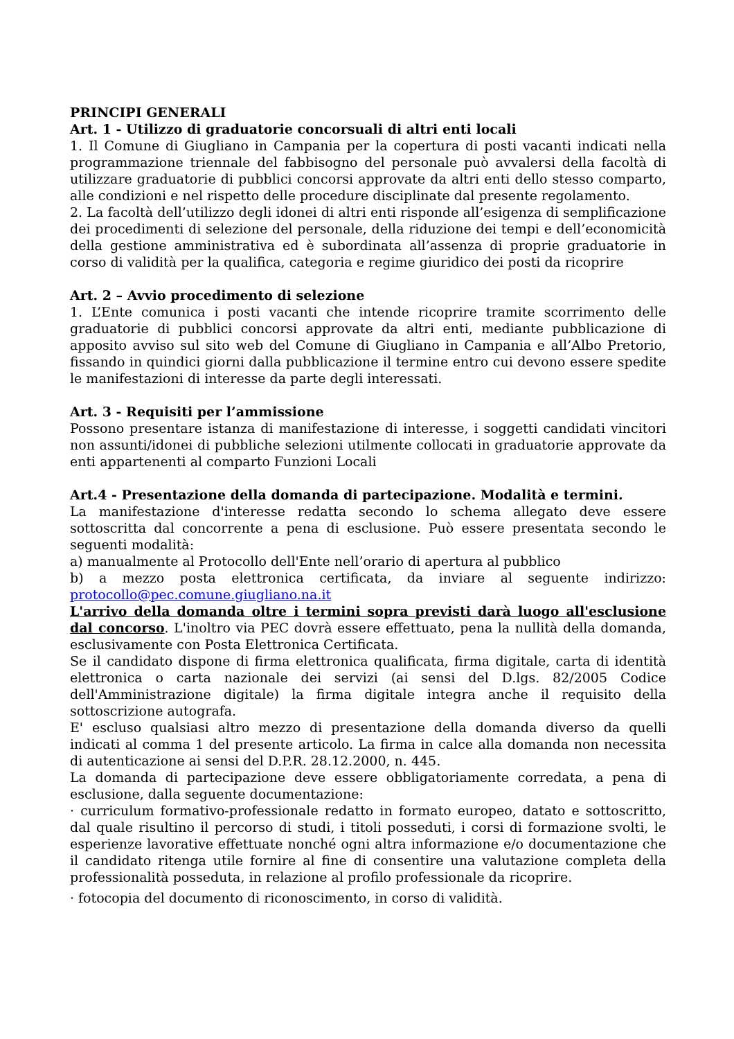PRINCIPI GENERALI
Art. 1 - Utilizzo di graduatorie concorsuali di altri enti locali
1. Il Comune di Giugliano in Campania per la copertura di posti vacanti indicati nella programmazione triennale del fabbisogno del personale può avvalersi della facoltà di utilizzare graduatorie di pubblici concorsi approvate da altri enti dello stesso comparto, alle condizioni e nel rispetto delle procedure disciplinate dal presente regolamento.
2. La facoltà dell’utilizzo degli idonei di altri enti risponde all’esigenza di semplificazione dei procedimenti di selezione del personale, della riduzione dei tempi e dell’economicità della gestione amministrativa ed è subordinata all’assenza di proprie graduatorie in corso di validità per la qualifica, categoria e regime giuridico dei posti da ricoprire
Art. 2 – Avvio procedimento di selezione
1. L’Ente comunica i posti vacanti che intende ricoprire tramite scorrimento delle graduatorie di pubblici concorsi approvate da altri enti, mediante pubblicazione di apposito avviso sul sito web del Comune di Giugliano in Campania e all’Albo Pretorio, fissando in quindici giorni dalla pubblicazione il termine entro cui devono essere spedite le manifestazioni di interesse da parte degli interessati.
Art. 3 - Requisiti per l’ammissione
Possono presentare istanza di manifestazione di interesse, i soggetti candidati vincitori non assunti/idonei di pubbliche selezioni utilmente collocati in graduatorie approvate da enti appartenenti al comparto Funzioni Locali
Art.4 - Presentazione della domanda di partecipazione. Modalità e termini.
La manifestazione d'interesse redatta secondo lo schema allegato deve essere sottoscritta dal concorrente a pena di esclusione. Può essere presentata secondo le seguenti modalità:
a) manualmente al Protocollo dell'Ente nell’orario di apertura al pubblico
b) a mezzo posta elettronica certificata, da inviare al seguente indirizzo: protocollo@pec.comune.giugliano.na.it
L'arrivo della domanda oltre i termini sopra previsti darà luogo all'esclusione dal concorso. L'inoltro via PEC dovrà essere effettuato, pena la nullità della domanda, esclusivamente con Posta Elettronica Certificata.
Se il candidato dispone di firma elettronica qualificata, firma digitale, carta di identità elettronica o carta nazionale dei servizi (ai sensi del D.lgs. 82/2005 Codice dell'Amministrazione digitale) la firma digitale integra anche il requisito della sottoscrizione autografa.
E' escluso qualsiasi altro mezzo di presentazione della domanda diverso da quelli indicati al comma 1 del presente articolo. La firma in calce alla domanda non necessita di autenticazione ai sensi del D.P.R. 28.12.2000, n. 445.
La domanda di partecipazione deve essere obbligatoriamente corredata, a pena di esclusione, dalla seguente documentazione:
· curriculum formativo-professionale redatto in formato europeo, datato e sottoscritto, dal quale risultino il percorso di studi, i titoli posseduti, i corsi di formazione svolti, le esperienze lavorative effettuate nonché ogni altra informazione e/o documentazione che il candidato ritenga utile fornire al fine di consentire una valutazione completa della professionalità posseduta, in relazione al profilo professionale da ricoprire.
· fotocopia del documento di riconoscimento, in corso di validità.